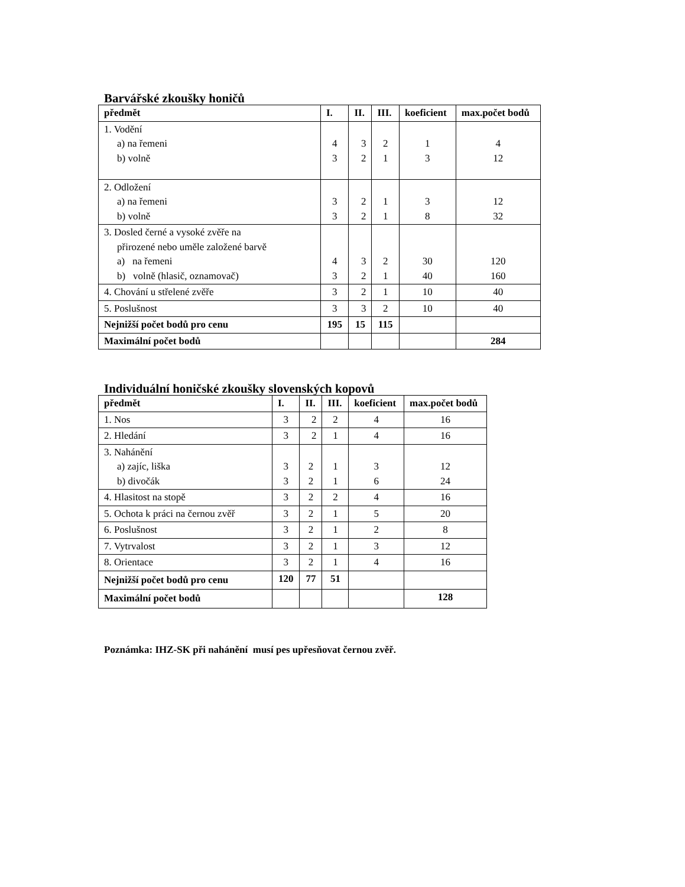Barvářské zkoušky honičů
| předmět | I. | II. | III. | koeficient | max.počet bodů |
| --- | --- | --- | --- | --- | --- |
| 1. Vodění a) na řemeni b) volně | 4 3 | 3 2 | 2 1 | 1 3 | 4 12 |
| 2. Odložení a) na řemeni b) volně | 3 3 | 2 2 | 1 1 | 3 8 | 12 32 |
| 3. Dosled černé a vysoké zvěře na přirozené nebo uměle založené barvě a) na řemeni b) volně (hlasič, oznamovač) | 4 3 | 3 2 | 2 1 | 30 40 | 120 160 |
| 4. Chování u střelené zvěře | 3 | 2 | 1 | 10 | 40 |
| 5. Poslušnost | 3 | 3 | 2 | 10 | 40 |
| Nejnižší počet bodů pro cenu | 195 | 15 | 115 | | |
| Maximální počet bodů | | | | | 284 |
Individuální honičské zkoušky slovenských kopovů
| předmět | I. | II. | III. | koeficient | max.počet bodů |
| --- | --- | --- | --- | --- | --- |
| 1. Nos | 3 | 2 | 2 | 4 | 16 |
| 2. Hledání | 3 | 2 | 1 | 4 | 16 |
| 3. Nahánění a) zajíc, liška b) divočák | 3 3 | 2 2 | 1 1 | 3 6 | 12 24 |
| 4. Hlasitost na stopě | 3 | 2 | 2 | 4 | 16 |
| 5. Ochota k práci na černou zvěř | 3 | 2 | 1 | 5 | 20 |
| 6. Poslušnost | 3 | 2 | 1 | 2 | 8 |
| 7. Vytrvalost | 3 | 2 | 1 | 3 | 12 |
| 8. Orientace | 3 | 2 | 1 | 4 | 16 |
| Nejnižší počet bodů pro cenu | 120 | 77 | 51 | | |
| Maximální počet bodů | | | | | 128 |
Poznámka: IHZ-SK při nahánění musí pes upřesňovat černou zvěř.